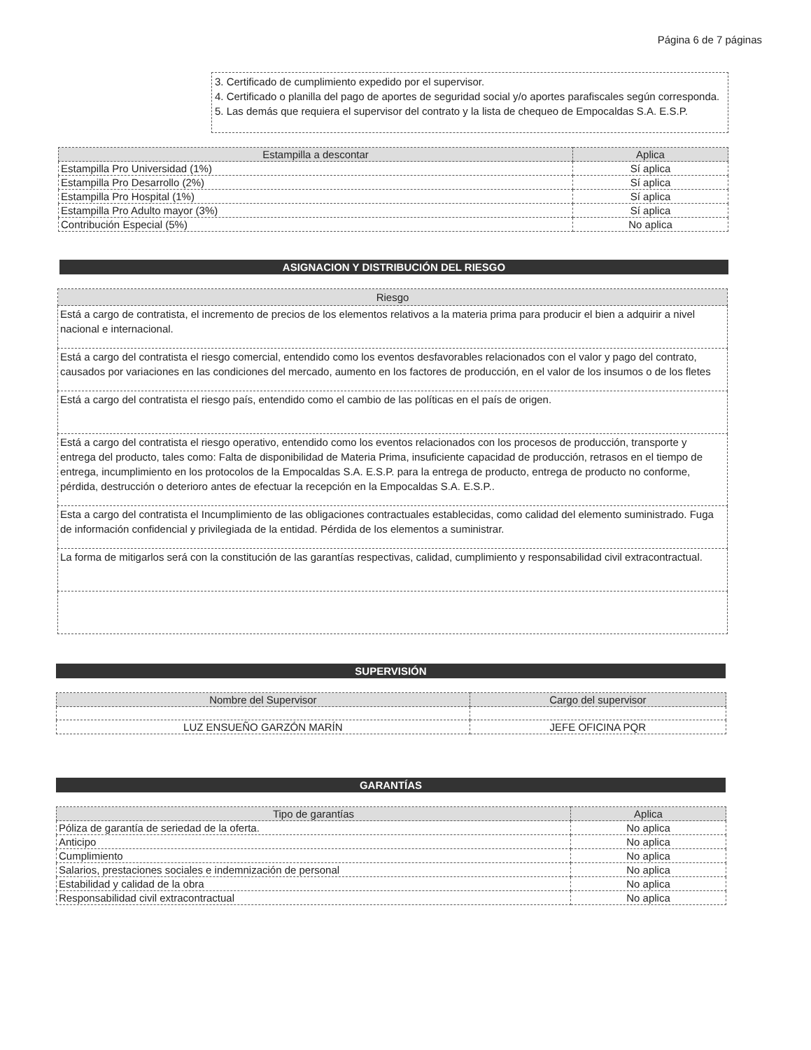Página 6 de 7 páginas
3. Certificado de cumplimiento expedido por el supervisor.
4. Certificado o planilla del pago de aportes de seguridad social y/o aportes parafiscales según corresponda.
5. Las demás que requiera el supervisor del contrato y la lista de chequeo de Empocaldas S.A. E.S.P.
| Estampilla a descontar | Aplica |
| --- | --- |
| Estampilla Pro Universidad (1%) | Sí aplica |
| Estampilla Pro Desarrollo (2%) | Sí aplica |
| Estampilla Pro Hospital (1%) | Sí aplica |
| Estampilla Pro Adulto mayor (3%) | Sí aplica |
| Contribución Especial (5%) | No aplica |
ASIGNACION Y DISTRIBUCIÓN DEL RIESGO
| Riesgo |
| --- |
| Está a cargo de contratista, el incremento de precios de los elementos relativos a la materia prima para producir el bien a adquirir a nivel nacional e internacional. |
| Está a cargo del contratista el riesgo comercial, entendido como los eventos desfavorables relacionados con el valor y pago del contrato, causados por variaciones en las condiciones del mercado, aumento en los factores de producción, en el valor de los insumos o de los fletes |
| Está a cargo del contratista el riesgo país, entendido como el cambio de las políticas en el país de origen. |
| Está a cargo del contratista el riesgo operativo, entendido como los eventos relacionados con los procesos de producción, transporte y entrega del producto, tales como: Falta de disponibilidad de Materia Prima, insuficiente capacidad de producción, retrasos en el tiempo de entrega, incumplimiento en los protocolos de la Empocaldas S.A. E.S.P. para la entrega de producto, entrega de producto no conforme, pérdida, destrucción o deterioro antes de efectuar la recepción en la Empocaldas S.A. E.S.P.. |
| Esta a cargo del contratista el Incumplimiento de las obligaciones contractuales establecidas, como calidad del elemento suministrado. Fuga de información confidencial y privilegiada de la entidad. Pérdida de los elementos a suministrar. |
| La forma de mitigarlos será con la constitución de las garantías respectivas, calidad, cumplimiento y responsabilidad civil extracontractual. |
SUPERVISIÓN
| Nombre del Supervisor | Cargo del supervisor |
| --- | --- |
| LUZ ENSUEÑO GARZÓN MARÍN | JEFE OFICINA PQR |
GARANTÍAS
| Tipo de garantías | Aplica |
| --- | --- |
| Póliza de garantía de seriedad de la oferta. | No aplica |
| Anticipo | No aplica |
| Cumplimiento | No aplica |
| Salarios, prestaciones sociales e indemnización de personal | No aplica |
| Estabilidad y calidad de la obra | No aplica |
| Responsabilidad civil extracontractual | No aplica |